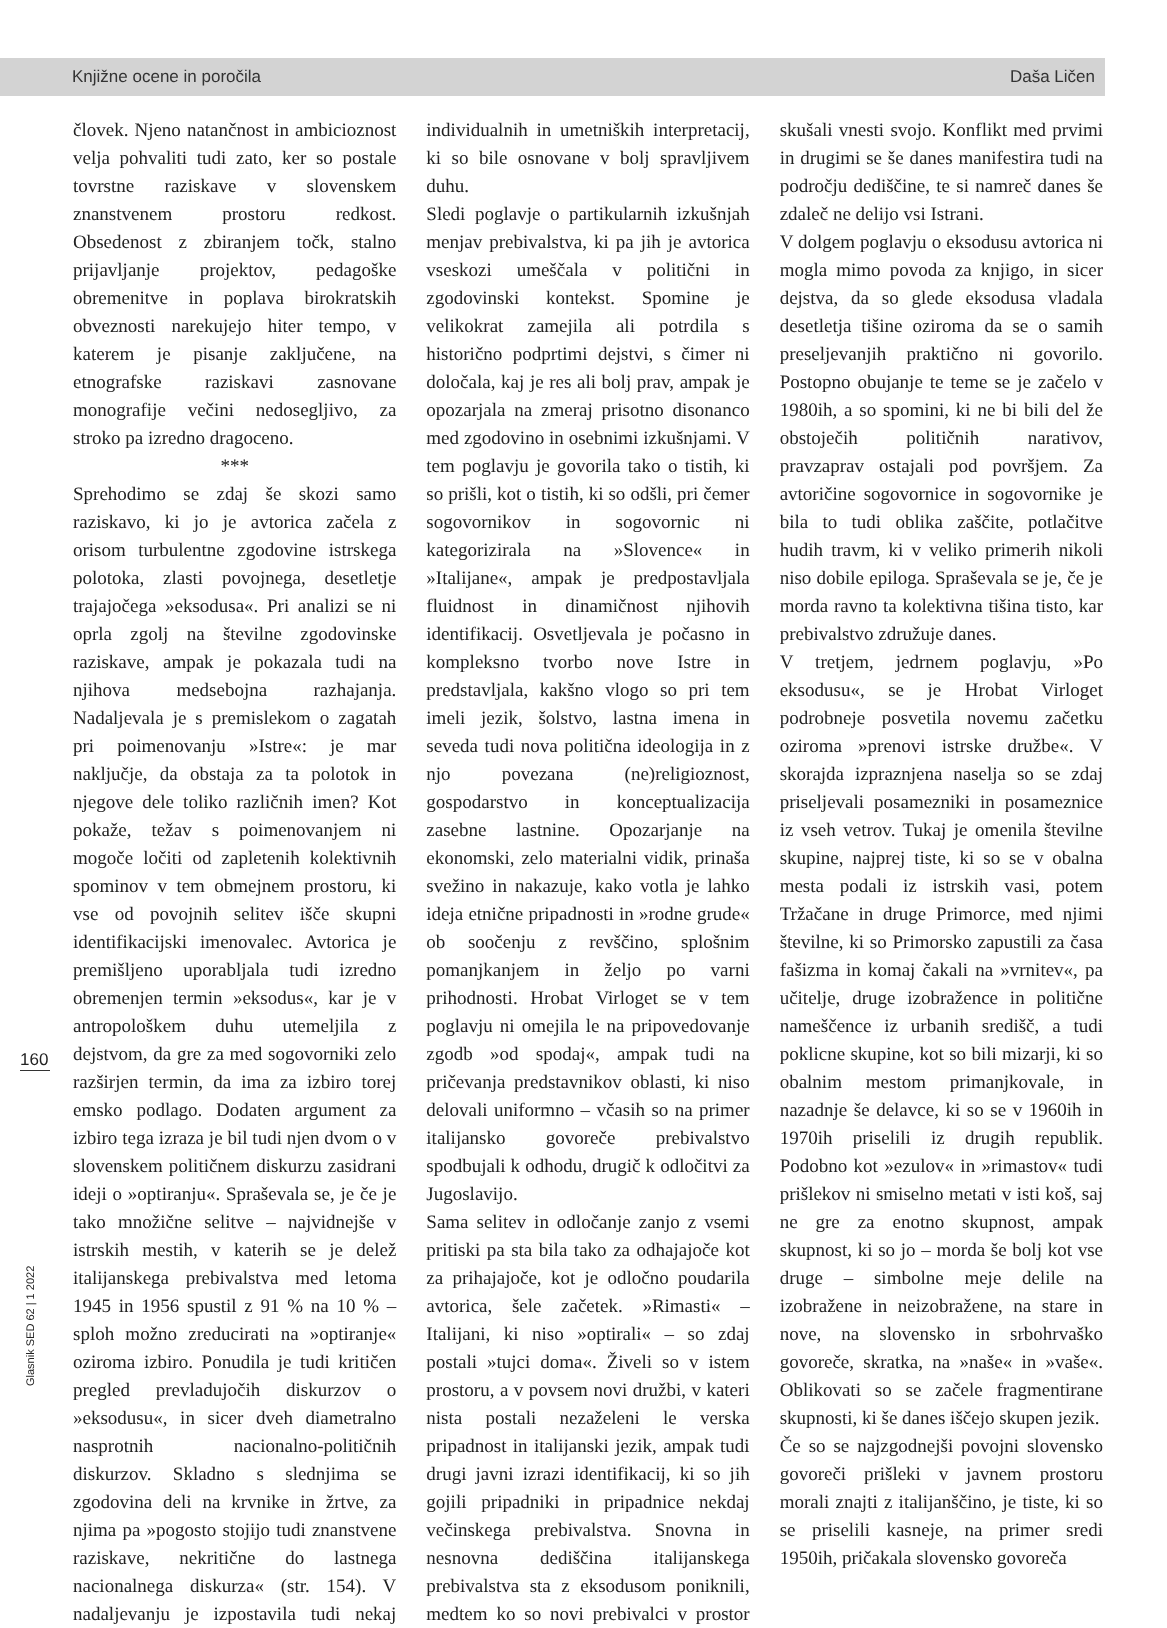Knjižne ocene in poročila Daša Ličen
160
Glasnik SED 62 | 1 2022
človek. Njeno natančnost in ambicioznost velja pohvaliti tudi zato, ker so postale tovrstne raziskave v slovenskem znanstvenem prostoru redkost. Obsedenost z zbiranjem točk, stalno prijavljanje projektov, pedagoške obremenitve in poplava birokratskih obveznosti narekujejo hiter tempo, v katerem je pisanje zaključene, na etnografske raziskavi zasnovane monografije večini nedosegljivo, za stroko pa izredno dragoceno.
***
Sprehodimo se zdaj še skozi samo raziskavo, ki jo je avtorica začela z orisom turbulentne zgodovine istrskega polotoka, zlasti povojnega, desetletje trajajočega »eksodusa«. Pri analizi se ni oprla zgolj na številne zgodovinske raziskave, ampak je pokazala tudi na njihova medsebojna razhajanja. Nadaljevala je s premislekom o zagatah pri poimenovanju »Istre«: je mar naključje, da obstaja za ta polotok in njegove dele toliko različnih imen? Kot pokaže, težav s poimenovanjem ni mogoče ločiti od zapletenih kolektivnih spominov v tem obmejnem prostoru, ki vse od povojnih selitev išče skupni identifikacijski imenovalec. Avtorica je premišljeno uporabljala tudi izredno obremenjen termin »eksodus«, kar je v antropološkem duhu utemeljila z dejstvom, da gre za med sogovorniki zelo razširjen termin, da ima za izbiro torej emsko podlago. Dodaten argument za izbiro tega izraza je bil tudi njen dvom o v slovenskem političnem diskurzu zasidrani ideji o »optiranju«. Spraševala se, je če je tako množične selitve – najvidnejše v istrskih mestih, v katerih se je delež italijanskega prebivalstva med letoma 1945 in 1956 spustil z 91 % na 10 % – sploh možno zreducirati na »optiranje« oziroma izbiro. Ponudila je tudi kritičen pregled prevladujočih diskurzov o »eksodusu«, in sicer dveh diametralno nasprotnih nacionalno-političnih diskurzov. Skladno s slednjima se zgodovina deli na krvnike in žrtve, za njima pa »pogosto stojijo tudi znanstvene raziskave, nekritične do lastnega nacionalnega diskurza« (str. 154). V nadaljevanju je izpostavila tudi nekaj individualnih in umetniških interpretacij, ki so bile osnovane v bolj spravljivem duhu.
Sledi poglavje o partikularnih izkušnjah menjav prebivalstva, ki pa jih je avtorica vseskozi umeščala v politični in zgodovinski kontekst. Spomine je velikokrat zamejila ali potrdila s historično podprtimi dejstvi, s čimer ni določala, kaj je res ali bolj prav, ampak je opozarjala na zmeraj prisotno disonanco med zgodovino in osebnimi izkušnjami. V tem poglavju je govorila tako o tistih, ki so prišli, kot o tistih, ki so odšli, pri čemer sogovornikov in sogovornic ni kategorizirala na »Slovence« in »Italijane«, ampak je predpostavljala fluidnost in dinamičnost njihovih identifikacij. Osvetljevala je počasno in kompleksno tvorbo nove Istre in predstavljala, kakšno vlogo so pri tem imeli jezik, šolstvo, lastna imena in seveda tudi nova politična ideologija in z njo povezana (ne)religioznost, gospodarstvo in konceptualizacija zasebne lastnine. Opozarjanje na ekonomski, zelo materialni vidik, prinaša svežino in nakazuje, kako votla je lahko ideja etnične pripadnosti in »rodne grude« ob soočenju z revščino, splošnim pomanjkanjem in željo po varni prihodnosti. Hrobat Virloget se v tem poglavju ni omejila le na pripovedovanje zgodb »od spodaj«, ampak tudi na pričevanja predstavnikov oblasti, ki niso delovali uniformno – včasih so na primer italijansko govoreče prebivalstvo spodbujali k odhodu, drugič k odločitvi za Jugoslavijo.
Sama selitev in odločanje zanjo z vsemi pritiski pa sta bila tako za odhajajoče kot za prihajajoče, kot je odločno poudarila avtorica, šele začetek. »Rimasti« – Italijani, ki niso »optirali« – so zdaj postali »tujci doma«. Živeli so v istem prostoru, a v povsem novi družbi, v kateri nista postali nezaželeni le verska pripadnost in italijanski jezik, ampak tudi drugi javni izrazi identifikacij, ki so jih gojili pripadniki in pripadnice nekdaj večinskega prebivalstva. Snovna in nesnovna dediščina italijanskega prebivalstva sta z eksodusom poniknili, medtem ko so novi prebivalci v prostor skušali vnesti svojo. Konflikt med prvimi in drugimi se še danes manifestira tudi na področju dediščine, te si namreč danes še zdaleč ne delijo vsi Istrani.
V dolgem poglavju o eksodusu avtorica ni mogla mimo povoda za knjigo, in sicer dejstva, da so glede eksodusa vladala desetletja tišine oziroma da se o samih preseljevanjih praktično ni govorilo. Postopno obujanje te teme se je začelo v 1980ih, a so spomini, ki ne bi bili del že obstoječih političnih narativov, pravzaprav ostajali pod površjem. Za avtoričine sogovornice in sogovornike je bila to tudi oblika zaščite, potlačitve hudih travm, ki v veliko primerih nikoli niso dobile epiloga. Spraševala se je, če je morda ravno ta kolektivna tišina tisto, kar prebivalstvo združuje danes.
V tretjem, jedrnem poglavju, »Po eksodusu«, se je Hrobat Virloget podrobneje posvetila novemu začetku oziroma »prenovi istrske družbe«. V skorajda izpraznjena naselja so se zdaj priseljevali posamezniki in posameznice iz vseh vetrov. Tukaj je omenila številne skupine, najprej tiste, ki so se v obalna mesta podali iz istrskih vasi, potem Tržačane in druge Primorce, med njimi številne, ki so Primorsko zapustili za časa fašizma in komaj čakali na »vrnitev«, pa učitelje, druge izobražence in politične nameščence iz urbanih središč, a tudi poklicne skupine, kot so bili mizarji, ki so obalnim mestom primanjkovale, in nazadnje še delavce, ki so se v 1960ih in 1970ih priselili iz drugih republik. Podobno kot »ezulov« in »rimastov« tudi prišlekov ni smiselno metati v isti koš, saj ne gre za enotno skupnost, ampak skupnost, ki so jo – morda še bolj kot vse druge – simbolne meje delile na izobražene in neizobražene, na stare in nove, na slovensko in srbohrvaško govoreče, skratka, na »naše« in »vaše«. Oblikovati so se začele fragmentirane skupnosti, ki še danes iščejo skupen jezik.
Če so se najzgodnejši povojni slovensko govoreči prišleki v javnem prostoru morali znajti z italijanščino, je tiste, ki so se priselili kasneje, na primer sredi 1950ih, pričakala slovensko govoreča